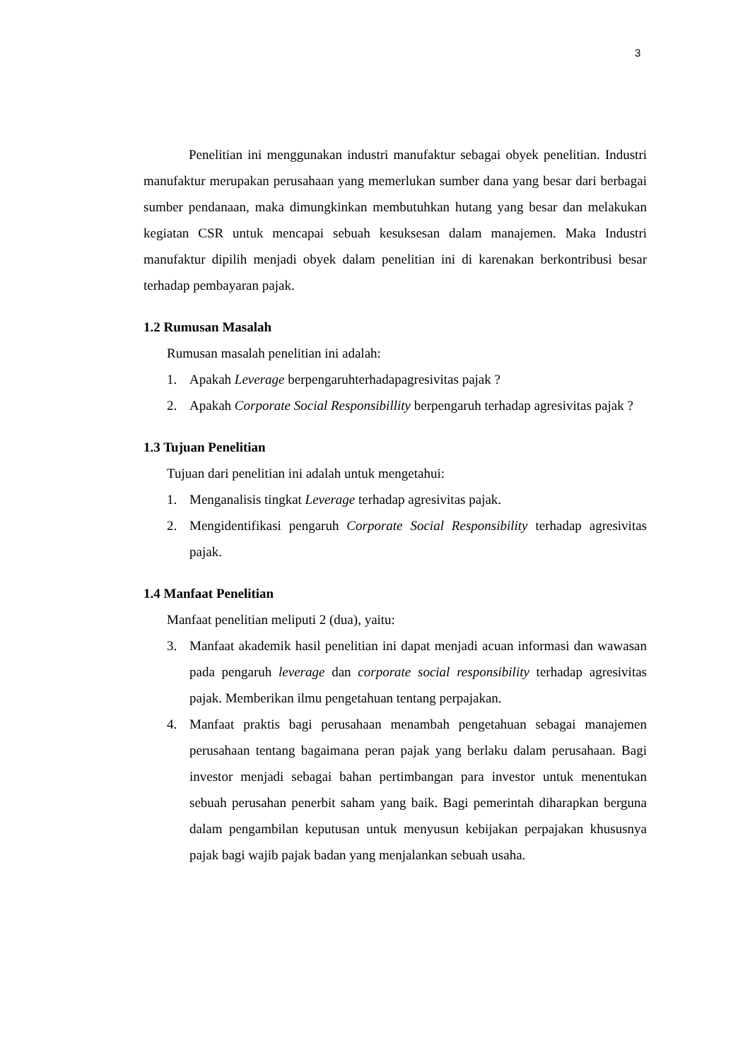3
Penelitian ini menggunakan industri manufaktur sebagai obyek penelitian. Industri manufaktur merupakan perusahaan yang memerlukan sumber dana yang besar dari berbagai sumber pendanaan, maka dimungkinkan membutuhkan hutang yang besar dan melakukan kegiatan CSR untuk mencapai sebuah kesuksesan dalam manajemen. Maka Industri manufaktur dipilih menjadi obyek dalam penelitian ini di karenakan berkontribusi besar terhadap pembayaran pajak.
1.2 Rumusan Masalah
Rumusan masalah penelitian ini adalah:
1. Apakah Leverage berpengaruhterhadapagresivitas pajak ?
2. Apakah Corporate Social Responsibillity berpengaruh terhadap agresivitas pajak ?
1.3 Tujuan Penelitian
Tujuan dari penelitian ini adalah untuk mengetahui:
1. Menganalisis tingkat Leverage terhadap agresivitas pajak.
2. Mengidentifikasi pengaruh Corporate Social Responsibility terhadap agresivitas pajak.
1.4 Manfaat Penelitian
Manfaat penelitian meliputi 2 (dua), yaitu:
3. Manfaat akademik hasil penelitian ini dapat menjadi acuan informasi dan wawasan pada pengaruh leverage dan corporate social responsibility terhadap agresivitas pajak. Memberikan ilmu pengetahuan tentang perpajakan.
4. Manfaat praktis bagi perusahaan menambah pengetahuan sebagai manajemen perusahaan tentang bagaimana peran pajak yang berlaku dalam perusahaan. Bagi investor menjadi sebagai bahan pertimbangan para investor untuk menentukan sebuah perusahan penerbit saham yang baik. Bagi pemerintah diharapkan berguna dalam pengambilan keputusan untuk menyusun kebijakan perpajakan khususnya pajak bagi wajib pajak badan yang menjalankan sebuah usaha.